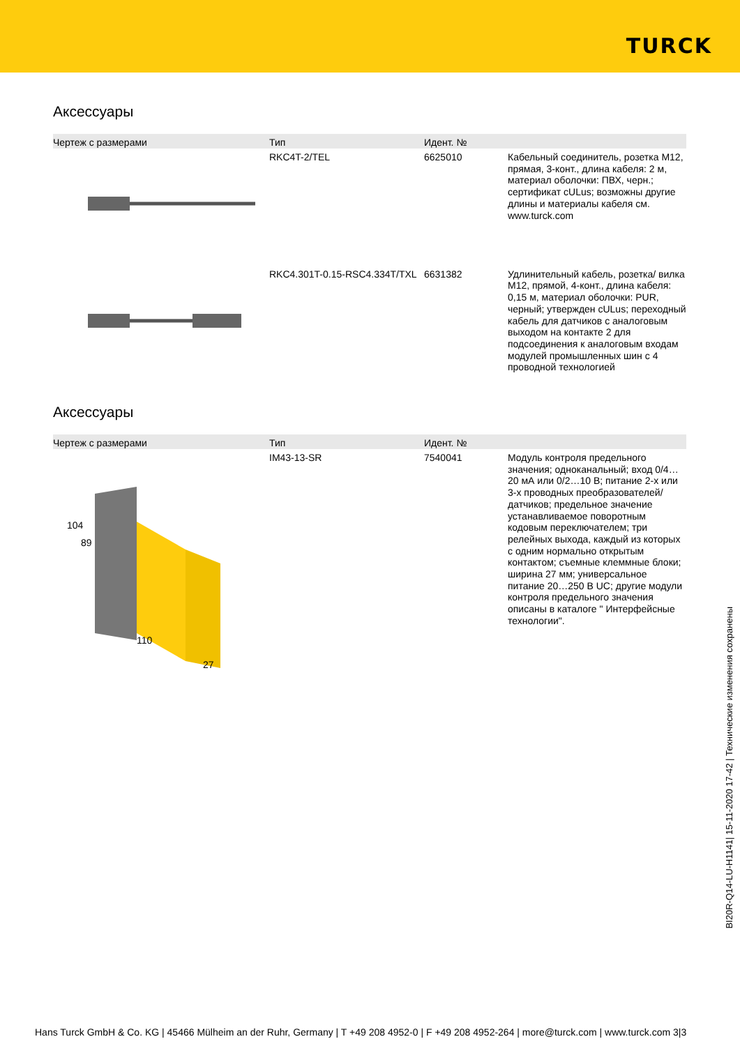TURCK
Аксессуары
| Чертеж с размерами | Тип | Идент. № | |
| --- | --- | --- | --- |
| | RKC4T-2/TEL | 6625010 | Кабельный соединитель, розетка M12, прямая, 3-конт., длина кабеля: 2 м, материал оболочки: ПВХ, черн.; сертификат cULus; возможны другие длины и материалы кабеля см. www.turck.com |
| | RKC4.301T-0.15-RSC4.334T/TXL | 6631382 | Удлинительный кабель, розетка/ вилка M12, прямой, 4-конт., длина кабеля: 0,15 м, материал оболочки: PUR, черный; утвержден cULus; переходный кабель для датчиков с аналоговым выходом на контакте 2 для подсоединения к аналоговым входам модулей промышленных шин с 4 проводной технологией |
Аксессуары
| Чертеж с размерами | Тип | Идент. № | |
| --- | --- | --- | --- |
| 104 89 110 27 | IM43-13-SR | 7540041 | Модуль контроля предельного значения; одноканальный; вход 0/4…20 мА или 0/2…10 В; питание 2-х или 3-х проводных преобразователей/ датчиков; предельное значение устанавливаемое поворотным кодовым переключателем; три релейных выхода, каждый из которых с одним нормально открытым контактом; съемные клеммные блоки; ширина 27 мм; универсальное питание 20…250 В UC; другие модули контроля предельного значения описаны в каталоге " Интерфейсные технологии". |
BI20R-Q14-LU-H1141| 15-11-2020 17-42 | Технические изменения сохранены
Hans Turck GmbH & Co. KG | 45466 Mülheim an der Ruhr, Germany | T +49 208 4952-0 | F +49 208 4952-264 | more@turck.com | www.turck.com 3|3